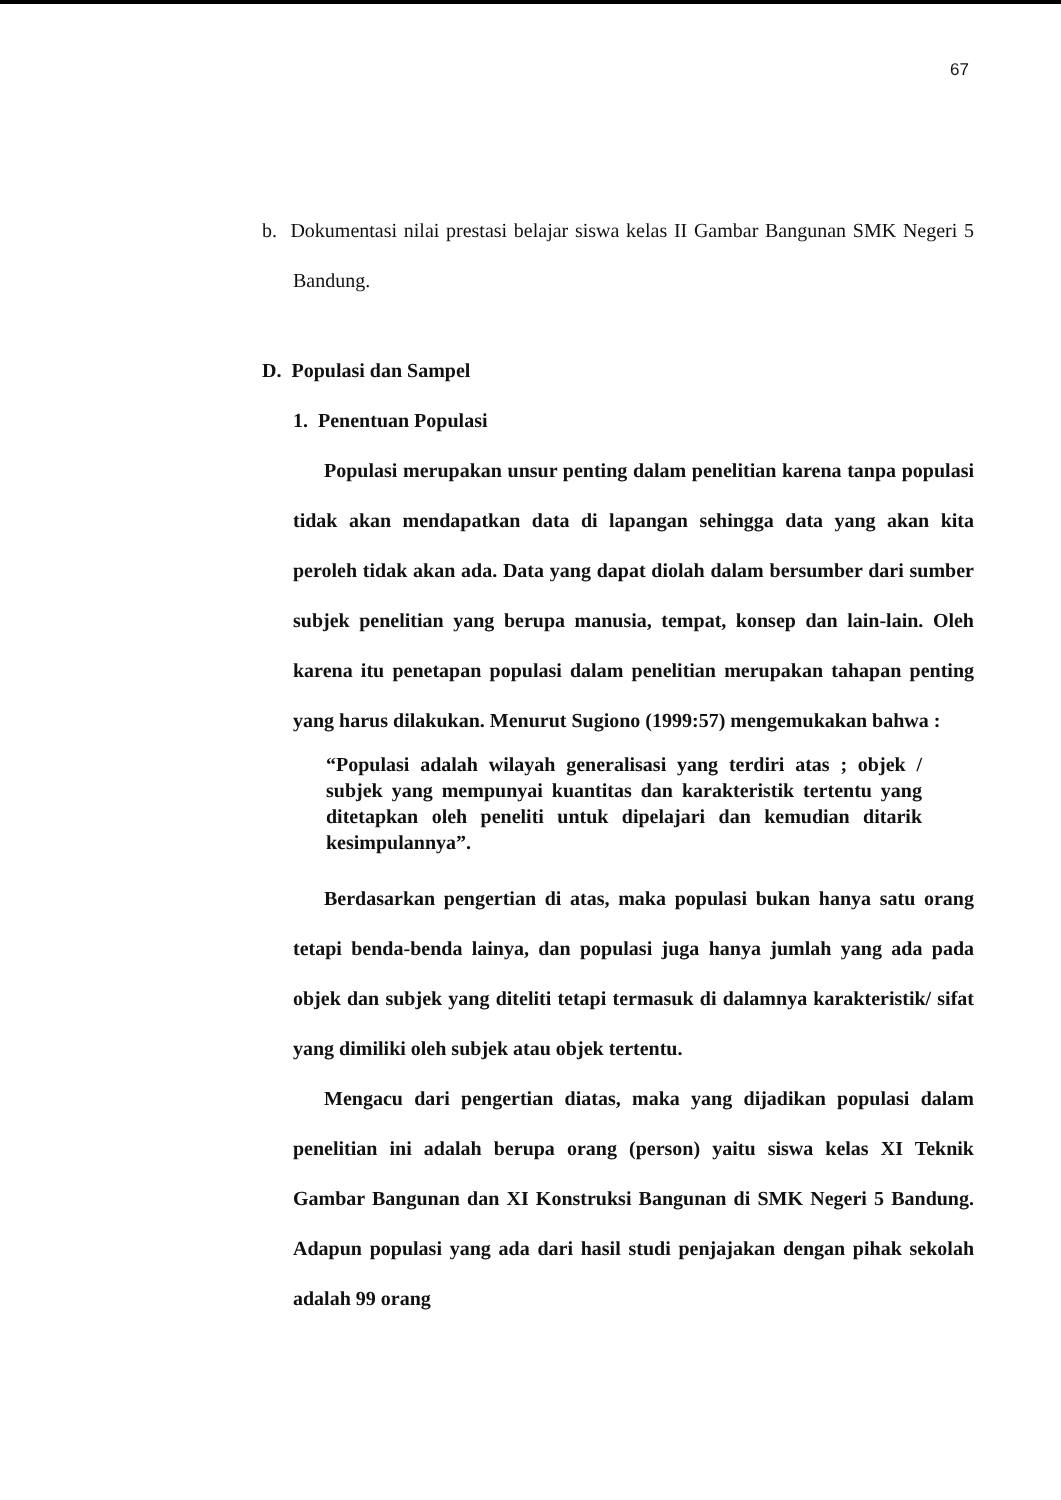67
b. Dokumentasi nilai prestasi belajar siswa kelas II Gambar Bangunan SMK Negeri 5 Bandung.
D. Populasi dan Sampel
1. Penentuan Populasi
Populasi merupakan unsur penting dalam penelitian karena tanpa populasi tidak akan mendapatkan data di lapangan sehingga data yang akan kita peroleh tidak akan ada. Data yang dapat diolah dalam bersumber dari sumber subjek penelitian yang berupa manusia, tempat, konsep dan lain-lain. Oleh karena itu penetapan populasi dalam penelitian merupakan tahapan penting yang harus dilakukan. Menurut Sugiono (1999:57) mengemukakan bahwa :
“Populasi adalah wilayah generalisasi yang terdiri atas ; objek / subjek yang mempunyai kuantitas dan karakteristik tertentu yang ditetapkan oleh peneliti untuk dipelajari dan kemudian ditarik kesimpulannya”.
Berdasarkan pengertian di atas, maka populasi bukan hanya satu orang tetapi benda-benda lainya, dan populasi juga hanya jumlah yang ada pada objek dan subjek yang diteliti tetapi termasuk di dalamnya karakteristik/ sifat yang dimiliki oleh subjek atau objek tertentu.
Mengacu dari pengertian diatas, maka yang dijadikan populasi dalam penelitian ini adalah berupa orang (person) yaitu siswa kelas XI Teknik Gambar Bangunan dan XI Konstruksi Bangunan di SMK Negeri 5 Bandung. Adapun populasi yang ada dari hasil studi penjajakan dengan pihak sekolah adalah 99 orang